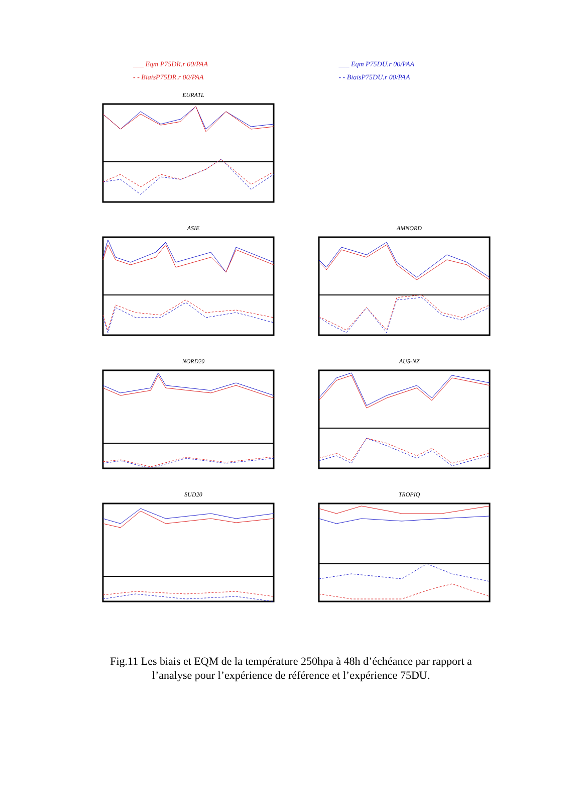___ Eqm P75DR.r 00/PAA
- - BiaisP75DR.r 00/PAA
___ Eqm P75DU.r 00/PAA
- - BiaisP75DU.r 00/PAA
EURATL
ASIE
AMNORD
NORD20
AUS-NZ
SUD20
TROPIQ
Fig.11 Les biais et EQM de la température 250hpa à 48h d’échéance par rapport a
l’analyse pour l’expérience de référence et l’expérience 75DU.